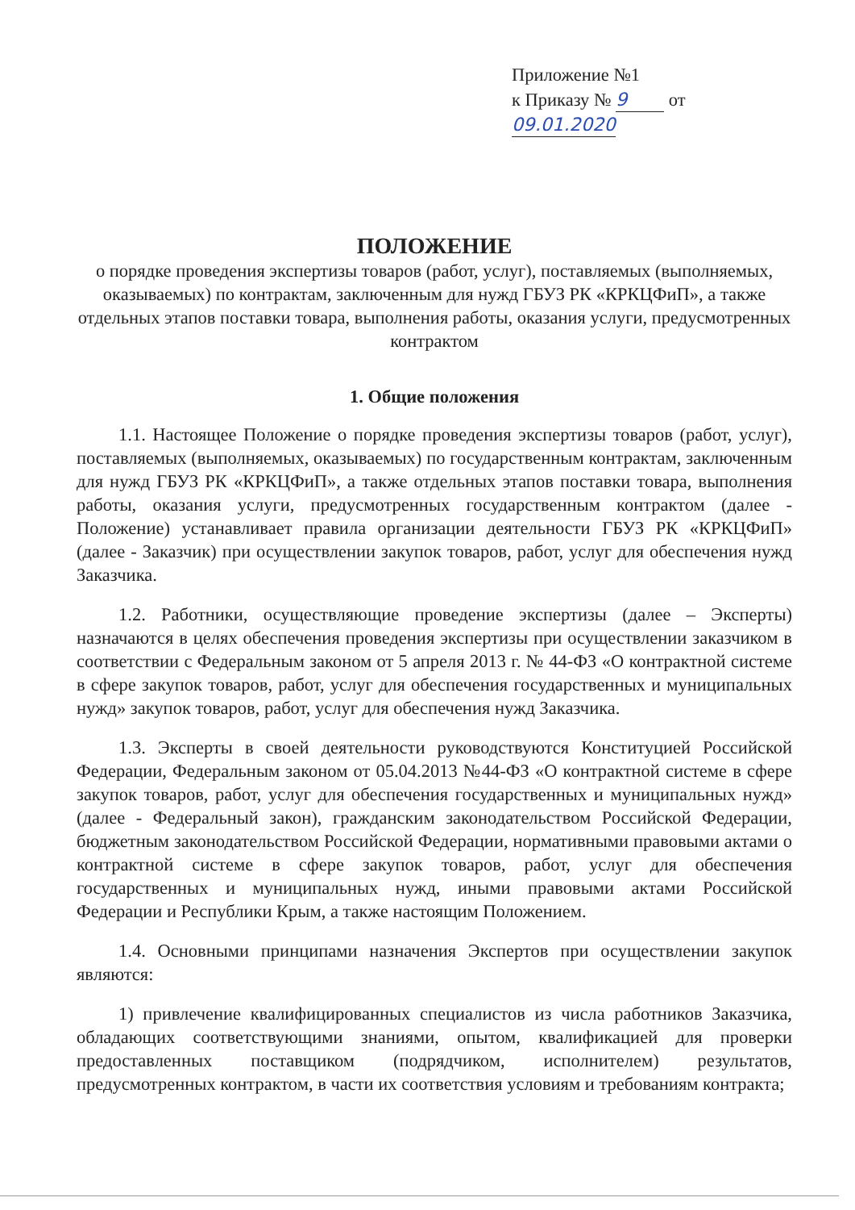Приложение №1
к Приказу № 9 от 09.01.2020
ПОЛОЖЕНИЕ
о порядке проведения экспертизы товаров (работ, услуг), поставляемых (выполняемых, оказываемых) по контрактам, заключенным для нужд ГБУЗ РК «КРКЦФиП», а также отдельных этапов поставки товара, выполнения работы, оказания услуги, предусмотренных контрактом
1. Общие положения
1.1. Настоящее Положение о порядке проведения экспертизы товаров (работ, услуг), поставляемых (выполняемых, оказываемых) по государственным контрактам, заключенным для нужд ГБУЗ РК «КРКЦФиП», а также отдельных этапов поставки товара, выполнения работы, оказания услуги, предусмотренных государственным контрактом (далее - Положение) устанавливает правила организации деятельности ГБУЗ РК «КРКЦФиП» (далее - Заказчик) при осуществлении закупок товаров, работ, услуг для обеспечения нужд Заказчика.
1.2. Работники, осуществляющие проведение экспертизы (далее – Эксперты) назначаются в целях обеспечения проведения экспертизы при осуществлении заказчиком в соответствии с Федеральным законом от 5 апреля 2013 г. № 44-ФЗ «О контрактной системе в сфере закупок товаров, работ, услуг для обеспечения государственных и муниципальных нужд» закупок товаров, работ, услуг для обеспечения нужд Заказчика.
1.3. Эксперты в своей деятельности руководствуются Конституцией Российской Федерации, Федеральным законом от 05.04.2013 №44-ФЗ «О контрактной системе в сфере закупок товаров, работ, услуг для обеспечения государственных и муниципальных нужд» (далее - Федеральный закон), гражданским законодательством Российской Федерации, бюджетным законодательством Российской Федерации, нормативными правовыми актами о контрактной системе в сфере закупок товаров, работ, услуг для обеспечения государственных и муниципальных нужд, иными правовыми актами Российской Федерации и Республики Крым, а также настоящим Положением.
1.4. Основными принципами назначения Экспертов при осуществлении закупок являются:
1) привлечение квалифицированных специалистов из числа работников Заказчика, обладающих соответствующими знаниями, опытом, квалификацией для проверки предоставленных поставщиком (подрядчиком, исполнителем) результатов, предусмотренных контрактом, в части их соответствия условиям и требованиям контракта;